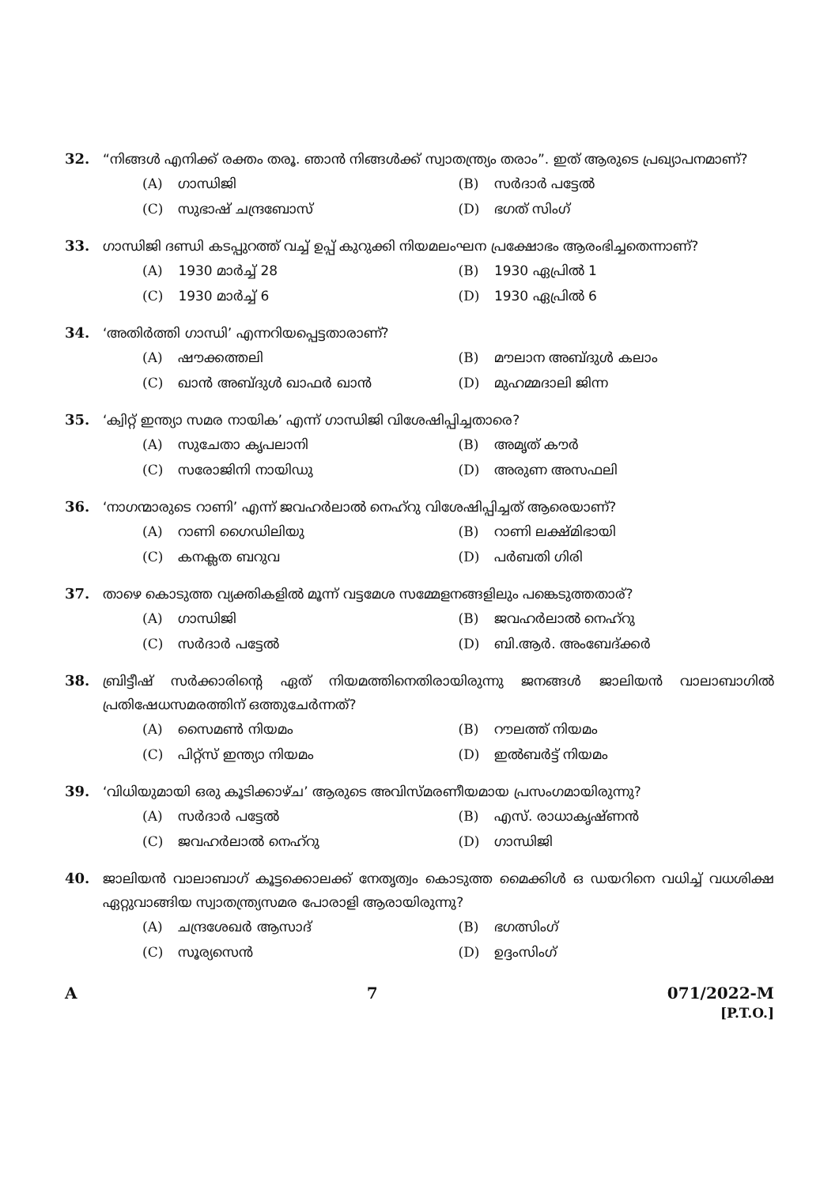32. “നിങ്ങൾ എനിക്ക് രക്തം തരൂ. ഞാൻ നിങ്ങൾക്ക് സ്വാതന്ത്ര്യം തരാം”. ഇത് ആരുടെ പ്രഖ്യാപനമാണ്?
(A) ഗാന്ധിജി
(B) സർദാർ പട്ടേൽ
(C) സുഭാഷ് ചന്ദ്രബോസ്
(D) ഭഗത് സിംഗ്
33. ഗാന്ധിജി ദണ്ഡി കടപ്പുറത്ത് വച്ച് ഉപ്പ് കുറുക്കി നിയമലംഘന പ്രക്ഷോഭം ആരംഭിച്ചതെന്നാണ്?
(A) 1930 മാർച്ച് 28
(B) 1930 ഏപ്രിൽ 1
(C) 1930 മാർച്ച് 6
(D) 1930 ഏപ്രിൽ 6
34. ‘അതിർത്തി ഗാന്ധി’ എന്നറിയപ്പെട്ടതാരാണ്?
(A) ഷൗക്കത്തലി
(B) മൗലാന അബ്ദുൾ കലാം
(C) ഖാൻ അബ്ദുൾ ഖാഫർ ഖാൻ
(D) മുഹമ്മദാലി ജിന്ന
35. ‘ക്വിറ്റ് ഇന്ത്യാ സമര നായിക’ എന്ന് ഗാന്ധിജി വിശേഷിപ്പിച്ചതാരെ?
(A) സുചേതാ കൃപലാനി
(B) അമൃത് കൗർ
(C) സരോജിനി നായിഡു
(D) അരുണ അസഫലി
36. ‘നാഗന്മാരുടെ റാണി’ എന്ന് ജവഹർലാൽ നെഹ്റു വിശേഷിപ്പിച്ചത് ആരെയാണ്?
(A) റാണി ഗൈഡിലിയു
(B) റാണി ലക്ഷ്മിഭായി
(C) കനക്ലത ബറുവ
(D) പർബതി ഗിരി
37. താഴെ കൊടുത്ത വ്യക്തികളിൽ മൂന്ന് വട്ടമേശ സമ്മേളനങ്ങളിലും പങ്കെടുത്തതാര്?
(A) ഗാന്ധിജി
(B) ജവഹർലാൽ നെഹ്റു
(C) സർദാർ പട്ടേൽ
(D) ബി.ആർ. അംബേദ്ക്കർ
38. ബ്രിട്ടീഷ് സർക്കാരിന്റെ ഏത് നിയമത്തിനെതിരായിരുന്നു ജനങ്ങൾ ജാലിയൻ വാലാബാഗിൽ പ്രതിഷേധസമരത്തിന് ഒത്തുചേർന്നത്?
(A) സൈമൺ നിയമം
(B) റൗലത്ത് നിയമം
(C) പിറ്റ്സ് ഇന്ത്യാ നിയമം
(D) ഇൽബർട്ട് നിയമം
39. ‘വിധിയുമായി ഒരു കൂടിക്കാഴ്ച’ ആരുടെ അവിസ്മരണീയമായ പ്രസംഗമായിരുന്നു?
(A) സർദാർ പട്ടേൽ
(B) എസ്. രാധാകൃഷ്ണൻ
(C) ജവഹർലാൽ നെഹ്റു
(D) ഗാന്ധിജി
40. ജാലിയൻ വാലാബാഗ് കൂട്ടക്കൊലക്ക് നേതൃത്വം കൊടുത്ത മൈക്കിൾ ഒ ഡയറിനെ വധിച്ച് വധശിക്ഷ ഏറ്റുവാങ്ങിയ സ്വാതന്ത്ര്യസമര പോരാളി ആരായിരുന്നു?
(A) ചന്ദ്രശേഖർ ആസാദ്
(B) ഭഗത്സിംഗ്
(C) സൂര്യസെൻ
(D) ഉദ്ദംസിംഗ്
A 7 071/2022-M
[P.T.O.]